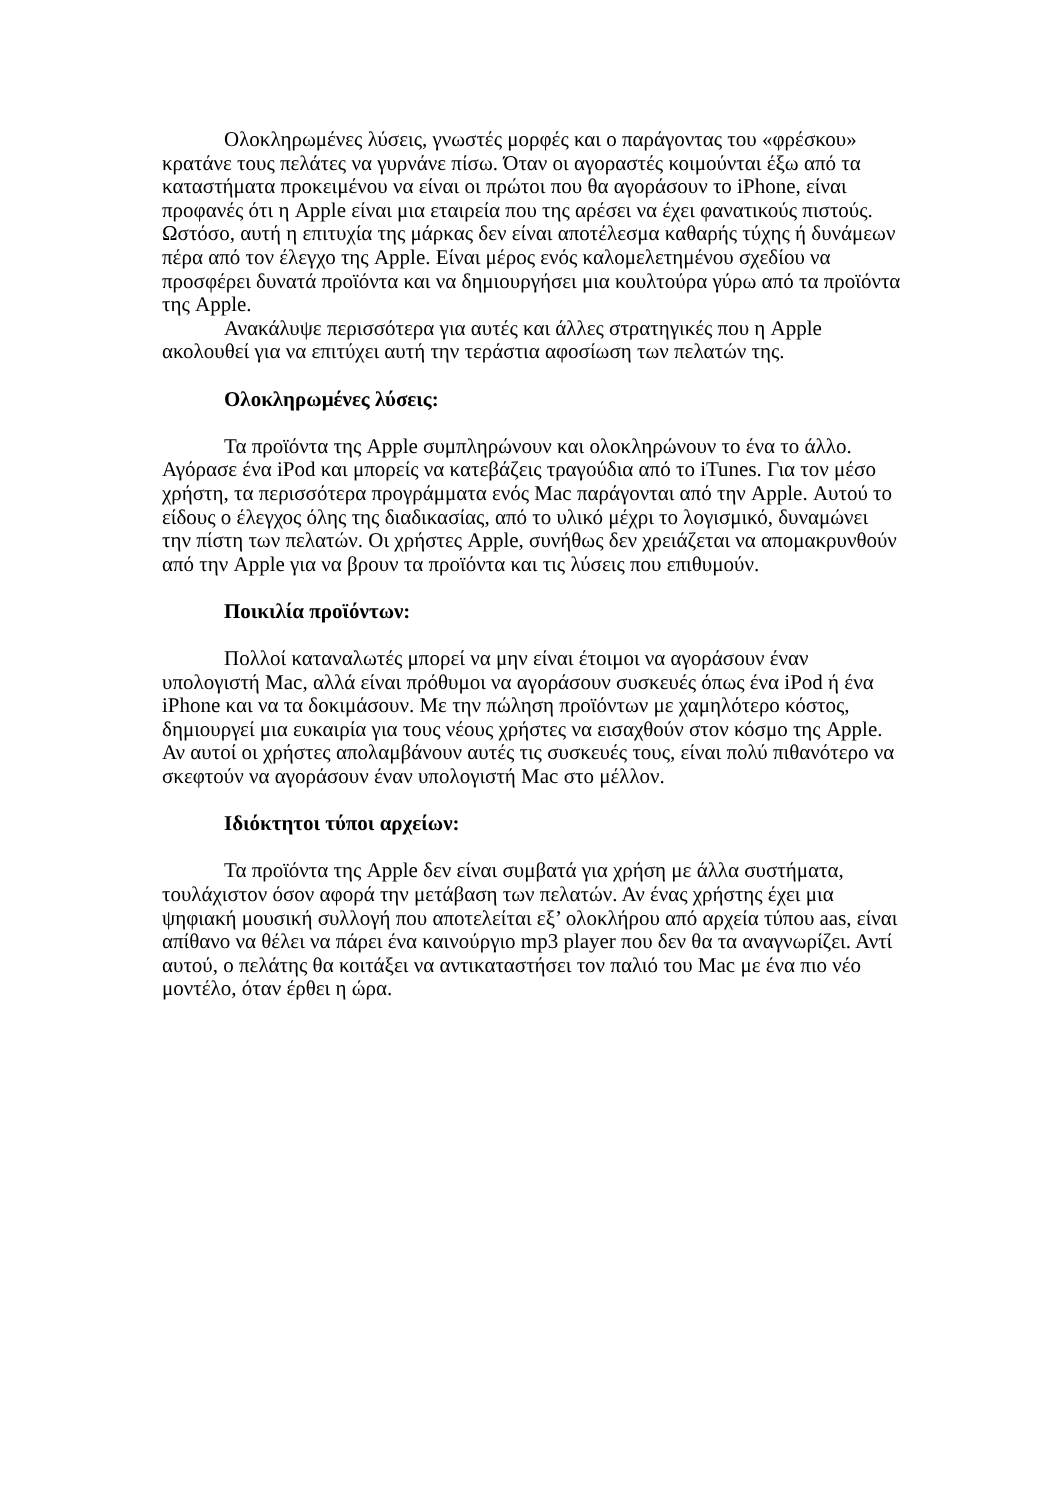Ολοκληρωμένες λύσεις, γνωστές μορφές και ο παράγοντας του «φρέσκου» κρατάνε τους πελάτες να γυρνάνε πίσω. Όταν οι αγοραστές κοιμούνται έξω από τα καταστήματα προκειμένου να είναι οι πρώτοι που θα αγοράσουν το iPhone, είναι προφανές ότι η Apple είναι μια εταιρεία που της αρέσει να έχει φανατικούς πιστούς. Ωστόσο, αυτή η επιτυχία της μάρκας δεν είναι αποτέλεσμα καθαρής τύχης ή δυνάμεων πέρα από τον έλεγχο της Apple. Είναι μέρος ενός καλομελετημένου σχεδίου να προσφέρει δυνατά προϊόντα και να δημιουργήσει μια κουλτούρα γύρω από τα προϊόντα της Apple.
Ανακάλυψε περισσότερα για αυτές και άλλες στρατηγικές που η Apple ακολουθεί για να επιτύχει αυτή την τεράστια αφοσίωση των πελατών της.
Ολοκληρωμένες λύσεις:
Τα προϊόντα της Apple συμπληρώνουν και ολοκληρώνουν το ένα το άλλο. Αγόρασε ένα iPod και μπορείς να κατεβάζεις τραγούδια από το iTunes. Για τον μέσο χρήστη, τα περισσότερα προγράμματα ενός Mac παράγονται από την Apple. Αυτού το είδους ο έλεγχος όλης της διαδικασίας, από το υλικό μέχρι το λογισμικό, δυναμώνει την πίστη των πελατών. Οι χρήστες Apple, συνήθως δεν χρειάζεται να απομακρυνθούν από την Apple για να βρουν τα προϊόντα και τις λύσεις που επιθυμούν.
Ποικιλία προϊόντων:
Πολλοί καταναλωτές μπορεί να μην είναι έτοιμοι να αγοράσουν έναν υπολογιστή Mac, αλλά είναι πρόθυμοι να αγοράσουν συσκευές όπως ένα iPod ή ένα iPhone και να τα δοκιμάσουν. Με την πώληση προϊόντων με χαμηλότερο κόστος, δημιουργεί μια ευκαιρία για τους νέους χρήστες να εισαχθούν στον κόσμο της Apple. Αν αυτοί οι χρήστες απολαμβάνουν αυτές τις συσκευές τους, είναι πολύ πιθανότερο να σκεφτούν να αγοράσουν έναν υπολογιστή Mac στο μέλλον.
Ιδιόκτητοι τύποι αρχείων:
Τα προϊόντα της Apple δεν είναι συμβατά για χρήση με άλλα συστήματα, τουλάχιστον όσον αφορά την μετάβαση των πελατών. Αν ένας χρήστης έχει μια ψηφιακή μουσική συλλογή που αποτελείται εξ’ ολοκλήρου από αρχεία τύπου aas, είναι απίθανο να θέλει να πάρει ένα καινούργιο mp3 player που δεν θα τα αναγνωρίζει. Αντί αυτού, ο πελάτης θα κοιτάξει να αντικαταστήσει τον παλιό του Mac με ένα πιο νέο μοντέλο, όταν έρθει η ώρα.